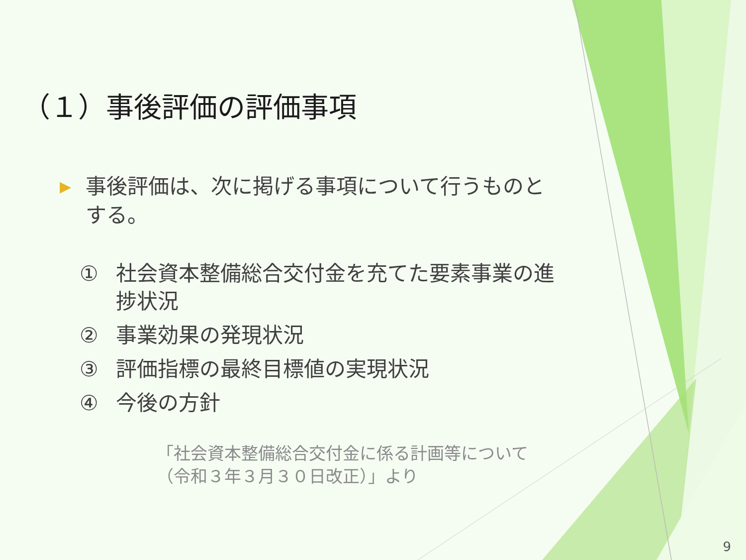（１）事後評価の評価事項
▶
事後評価は、次に掲げる事項について行うものとする。
① 社会資本整備総合交付金を充てた要素事業の進捗状況
② 事業効果の発現状況
③ 評価指標の最終目標値の実現状況
④ 今後の方針
「社会資本整備総合交付金に係る計画等について
（令和３年３月３０日改正）」より
9